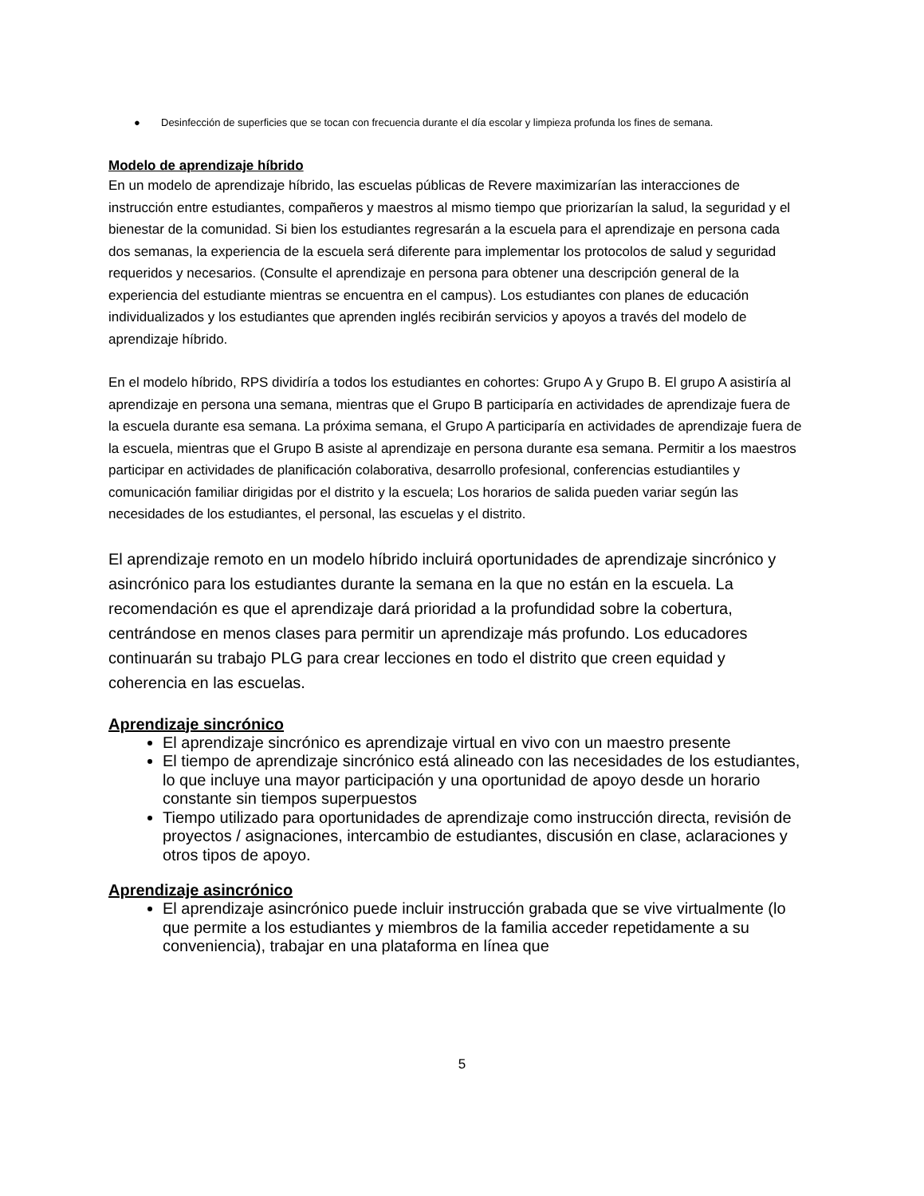● Desinfección de superficies que se tocan con frecuencia durante el día escolar y limpieza profunda los fines de semana.
Modelo de aprendizaje híbrido
En un modelo de aprendizaje híbrido, las escuelas públicas de Revere maximizarían las interacciones de instrucción entre estudiantes, compañeros y maestros al mismo tiempo que priorizarían la salud, la seguridad y el bienestar de la comunidad. Si bien los estudiantes regresarán a la escuela para el aprendizaje en persona cada dos semanas, la experiencia de la escuela será diferente para implementar los protocolos de salud y seguridad requeridos y necesarios. (Consulte el aprendizaje en persona para obtener una descripción general de la experiencia del estudiante mientras se encuentra en el campus). Los estudiantes con planes de educación individualizados y los estudiantes que aprenden inglés recibirán servicios y apoyos a través del modelo de aprendizaje híbrido.
En el modelo híbrido, RPS dividiría a todos los estudiantes en cohortes: Grupo A y Grupo B. El grupo A asistiría al aprendizaje en persona una semana, mientras que el Grupo B participaría en actividades de aprendizaje fuera de la escuela durante esa semana. La próxima semana, el Grupo A participaría en actividades de aprendizaje fuera de la escuela, mientras que el Grupo B asiste al aprendizaje en persona durante esa semana. Permitir a los maestros participar en actividades de planificación colaborativa, desarrollo profesional, conferencias estudiantiles y comunicación familiar dirigidas por el distrito y la escuela; Los horarios de salida pueden variar según las necesidades de los estudiantes, el personal, las escuelas y el distrito.
El aprendizaje remoto en un modelo híbrido incluirá oportunidades de aprendizaje sincrónico y asincrónico para los estudiantes durante la semana en la que no están en la escuela. La recomendación es que el aprendizaje dará prioridad a la profundidad sobre la cobertura, centrándose en menos clases para permitir un aprendizaje más profundo. Los educadores continuarán su trabajo PLG para crear lecciones en todo el distrito que creen equidad y coherencia en las escuelas.
Aprendizaje sincrónico
El aprendizaje sincrónico es aprendizaje virtual en vivo con un maestro presente
El tiempo de aprendizaje sincrónico está alineado con las necesidades de los estudiantes, lo que incluye una mayor participación y una oportunidad de apoyo desde un horario constante sin tiempos superpuestos
Tiempo utilizado para oportunidades de aprendizaje como instrucción directa, revisión de proyectos / asignaciones, intercambio de estudiantes, discusión en clase, aclaraciones y otros tipos de apoyo.
Aprendizaje asincrónico
El aprendizaje asincrónico puede incluir instrucción grabada que se vive virtualmente (lo que permite a los estudiantes y miembros de la familia acceder repetidamente a su conveniencia), trabajar en una plataforma en línea que
5